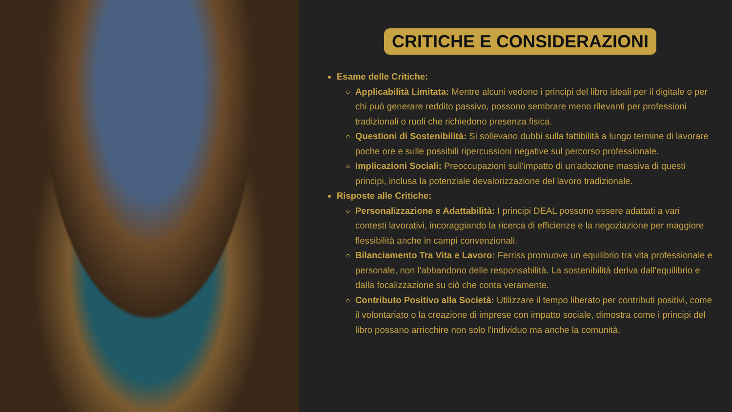CRITICHE E CONSIDERAZIONI
Esame delle Critiche:
Applicabilità Limitata: Mentre alcuni vedono i principi del libro ideali per il digitale o per chi può generare reddito passivo, possono sembrare meno rilevanti per professioni tradizionali o ruoli che richiedono presenza fisica.
Questioni di Sostenibilità: Si sollevano dubbi sulla fattibilità a lungo termine di lavorare poche ore e sulle possibili ripercussioni negative sul percorso professionale.
Implicazioni Sociali: Preoccupazioni sull'impatto di un'adozione massiva di questi principi, inclusa la potenziale devalorizzazione del lavoro tradizionale.
Risposte alle Critiche:
Personalizzazione e Adattabilità: I principi DEAL possono essere adattati a vari contesti lavorativi, incoraggiando la ricerca di efficienze e la negoziazione per maggiore flessibilità anche in campi convenzionali.
Bilanciamento Tra Vita e Lavoro: Ferriss promuove un equilibrio tra vita professionale e personale, non l'abbandono delle responsabilità. La sostenibilità deriva dall'equilibrio e dalla focalizzazione su ciò che conta veramente.
Contributo Positivo alla Società: Utilizzare il tempo liberato per contributi positivi, come il volontariato o la creazione di imprese con impatto sociale, dimostra come i principi del libro possano arricchire non solo l'individuo ma anche la comunità.